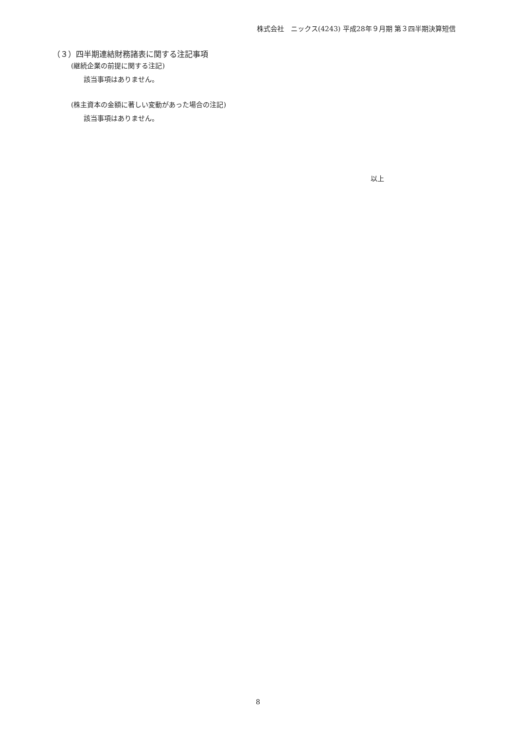株式会社　ニックス(4243) 平成28年９月期 第３四半期決算短信
（３）四半期連結財務諸表に関する注記事項
(継続企業の前提に関する注記)
該当事項はありません。
(株主資本の金額に著しい変動があった場合の注記)
該当事項はありません。
以上
8